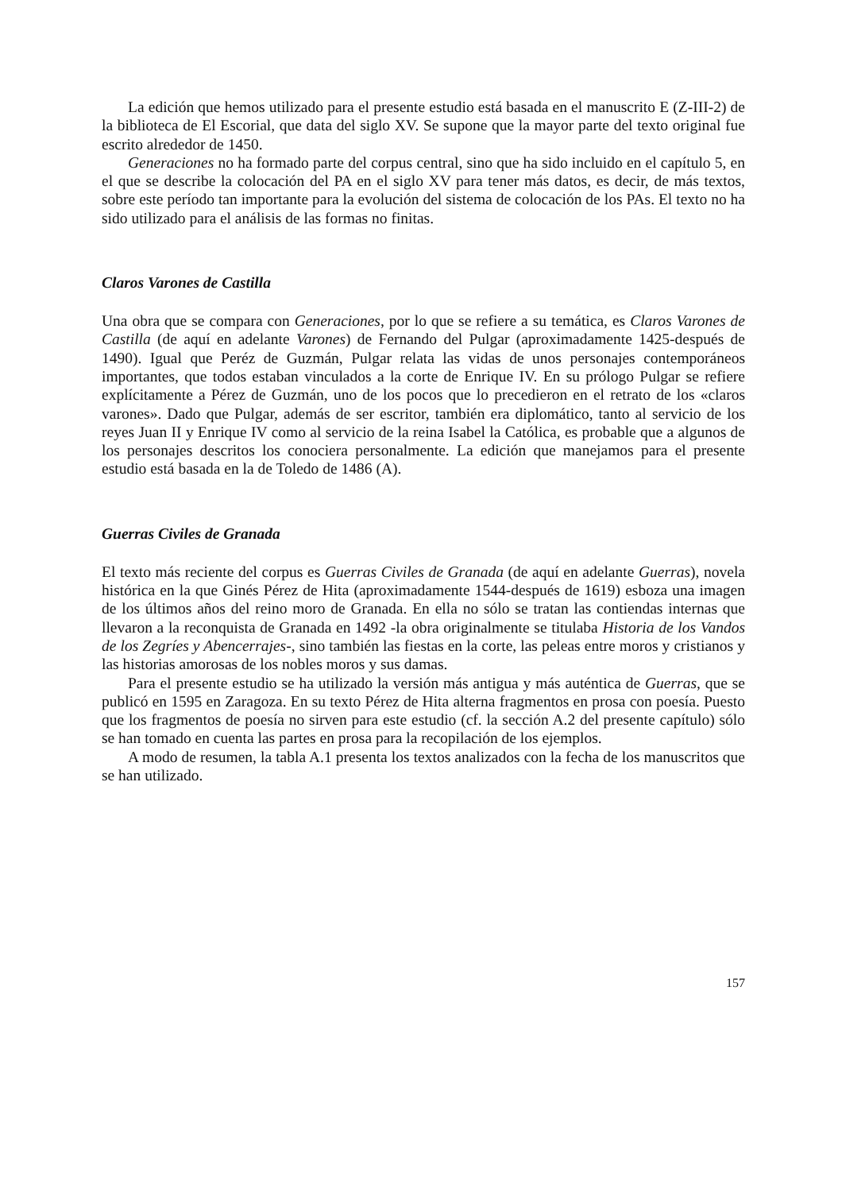La edición que hemos utilizado para el presente estudio está basada en el manuscrito E (Z-III-2) de la biblioteca de El Escorial, que data del siglo XV. Se supone que la mayor parte del texto original fue escrito alrededor de 1450.
Generaciones no ha formado parte del corpus central, sino que ha sido incluido en el capítulo 5, en el que se describe la colocación del PA en el siglo XV para tener más datos, es decir, de más textos, sobre este período tan importante para la evolución del sistema de colocación de los PAs. El texto no ha sido utilizado para el análisis de las formas no finitas.
Claros Varones de Castilla
Una obra que se compara con Generaciones, por lo que se refiere a su temática, es Claros Varones de Castilla (de aquí en adelante Varones) de Fernando del Pulgar (aproximadamente 1425-después de 1490). Igual que Peréz de Guzmán, Pulgar relata las vidas de unos personajes contemporáneos importantes, que todos estaban vinculados a la corte de Enrique IV. En su prólogo Pulgar se refiere explícitamente a Pérez de Guzmán, uno de los pocos que lo precedieron en el retrato de los «claros varones». Dado que Pulgar, además de ser escritor, también era diplomático, tanto al servicio de los reyes Juan II y Enrique IV como al servicio de la reina Isabel la Católica, es probable que a algunos de los personajes descritos los conociera personalmente. La edición que manejamos para el presente estudio está basada en la de Toledo de 1486 (A).
Guerras Civiles de Granada
El texto más reciente del corpus es Guerras Civiles de Granada (de aquí en adelante Guerras), novela histórica en la que Ginés Pérez de Hita (aproximadamente 1544-después de 1619) esboza una imagen de los últimos años del reino moro de Granada. En ella no sólo se tratan las contiendas internas que llevaron a la reconquista de Granada en 1492 -la obra originalmente se titulaba Historia de los Vandos de los Zegríes y Abencerrajes-, sino también las fiestas en la corte, las peleas entre moros y cristianos y las historias amorosas de los nobles moros y sus damas.
Para el presente estudio se ha utilizado la versión más antigua y más auténtica de Guerras, que se publicó en 1595 en Zaragoza. En su texto Pérez de Hita alterna fragmentos en prosa con poesía. Puesto que los fragmentos de poesía no sirven para este estudio (cf. la sección A.2 del presente capítulo) sólo se han tomado en cuenta las partes en prosa para la recopilación de los ejemplos.
A modo de resumen, la tabla A.1 presenta los textos analizados con la fecha de los manuscritos que se han utilizado.
157